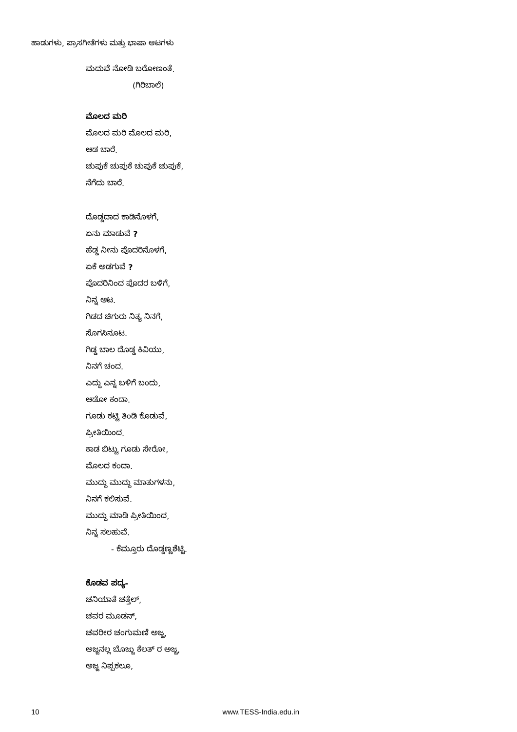ಹಾಡುಗಳು, ಪ್ರಾಸಗೀತೆಗಳು ಮತ್ತು ಭಾಷಾ ಆಟಗಳು
ಮದುವೆ ನೋಡಿ ಬರೋಣಂತೆ.
(ಗಿರಿಬಾಲೆ)
ಮೊಲದ ಮರಿ
ಮೊಲದ ಮರಿ ಮೊಲದ ಮರಿ,
ಆಡ ಬಾರೆ.
ಚುಪುಕೆ ಚುಪುಕೆ ಚುಪುಕೆ ಚುಪುಕೆ,
ನೆಗೆದು ಬಾರೆ.
ದೊಡ್ಡದಾದ ಕಾಡಿನೊಳಗೆ,
ಏನು ಮಾಡುವೆ ?
ಹೆಡ್ಡ ನೀನು ಪೊದರಿನೊಳಗೆ,
ಏಕೆ ಅಡಗುವೆ ?
ಪೊದರಿನಿಂದ ಪೊದರ ಬಳಿಗೆ,
ನಿನ್ನ ಆಟ.
ಗಿಡದ ಚಿಗುರು ನಿತ್ಯ ನಿನಗೆ,
ಸೊಗಸಿನೂಟ.
ಗಿಡ್ಡ ಬಾಲ ದೊಡ್ಡ ಕಿವಿಯು,
ನಿನಗೆ ಚಂದ.
ಎದ್ದು ಎನ್ನ ಬಳಿಗೆ ಬಂದು,
ಆಡೋ ಕಂದಾ.
ಗೂಡು ಕಟ್ಟಿ ತಿಂಡಿ ಕೊಡುವೆ,
ಪ್ರೀತಿಯಿಂದ.
ಕಾಡ ಬಿಟ್ಟು ಗೂಡು ಸೇರೋ,
ಮೊಲದ ಕಂದಾ.
ಮುದ್ದು ಮುದ್ದು ಮಾತುಗಳನು,
ನಿನಗೆ ಕಲಿಸುವೆ.
ಮುದ್ದು ಮಾಡಿ ಪ್ರೀತಿಯಿಂದ,
ನಿನ್ನ ಸಲಹುವೆ.
- ಕೆಮ್ತೂರು ದೊಡ್ಡಣ್ಣಶೆಟ್ಟಿ.
ಕೊಡವ ಪದ್ಯ-
ಚನಿಯಾತೆ ಚತ್ತೆಲ್,
ಚವರ ಮೂಡನ್,
ಚವರೀರ ಚಂಗುಮಣಿ ಅಜ್ಜ,
ಅಜ್ಜನಲ್ಲ ಬೊಜ್ಜು ಕೆಲತ್ ರ ಅಜ್ಜ,
ಅಜ್ಜ ನಿಪ್ಪಕಲೂ,
10 www.TESS-India.edu.in